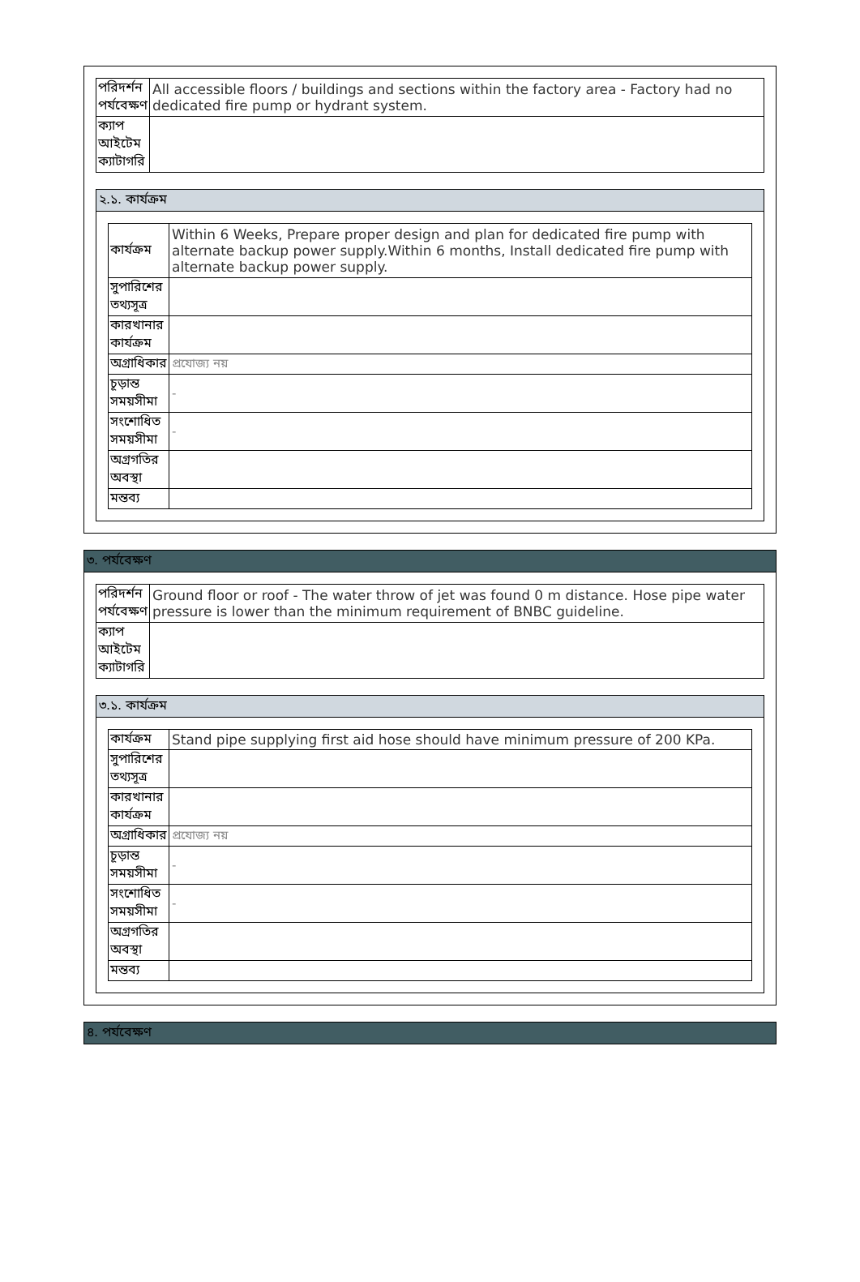| পরিদর্শন পর্যবেক্ষণ | All accessible floors / buildings and sections within the factory area - Factory had no dedicated fire pump or hydrant system. |
| ক্যাপ আইটেম ক্যাটাগরি | |
২.১. কার্যক্রম
| কার্যক্রম | Within 6 Weeks, Prepare proper design and plan for dedicated fire pump with alternate backup power supply.Within 6 months, Install dedicated fire pump with alternate backup power supply. |
| সুপারিশের তথ্যসূত্র | |
| কারখানার কার্যক্রম | |
| অগ্রাধিকার | প্রযোজ্য নয় |
| চূড়ান্ত সময়সীমা | - |
| সংশোধিত সময়সীমা | - |
| অগ্রগতির অবস্থা | |
| মন্তব্য | |
৩. পর্যবেক্ষণ
| পরিদর্শন পর্যবেক্ষণ | Ground floor or roof - The water throw of jet was found 0 m distance. Hose pipe water pressure is lower than the minimum requirement of BNBC guideline. |
| ক্যাপ আইটেম ক্যাটাগরি | |
৩.১. কার্যক্রম
| কার্যক্রম | Stand pipe supplying first aid hose should have minimum pressure of 200 KPa. |
| সুপারিশের তথ্যসূত্র | |
| কারখানার কার্যক্রম | |
| অগ্রাধিকার | প্রযোজ্য নয় |
| চূড়ান্ত সময়সীমা | - |
| সংশোধিত সময়সীমা | - |
| অগ্রগতির অবস্থা | |
| মন্তব্য | |
৪. পর্যবেক্ষণ